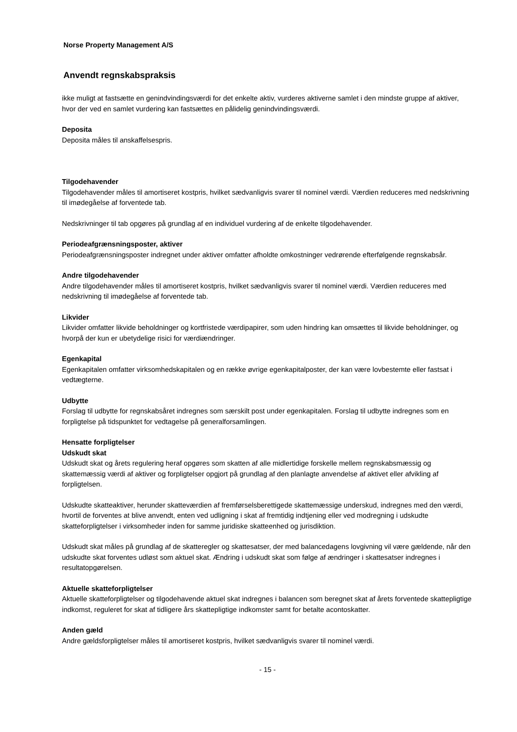Norse Property Management A/S
Anvendt regnskabspraksis
ikke muligt at fastsætte en genindvindingsværdi for det enkelte aktiv, vurderes aktiverne samlet i den mindste gruppe af aktiver, hvor der ved en samlet vurdering kan fastsættes en pålidelig genindvindingsværdi.
Deposita
Deposita måles til anskaffelsespris.
Tilgodehavender
Tilgodehavender måles til amortiseret kostpris, hvilket sædvanligvis svarer til nominel værdi. Værdien reduceres med nedskrivning til imødegåelse af forventede tab.
Nedskrivninger til tab opgøres på grundlag af en individuel vurdering af de enkelte tilgodehavender.
Periodeafgrænsningsposter, aktiver
Periodeafgrænsningsposter indregnet under aktiver omfatter afholdte omkostninger vedrørende efterfølgende regnskabsår.
Andre tilgodehavender
Andre tilgodehavender måles til amortiseret kostpris, hvilket sædvanligvis svarer til nominel værdi. Værdien reduceres med nedskrivning til imødegåelse af forventede tab.
Likvider
Likvider omfatter likvide beholdninger og kortfristede værdipapirer, som uden hindring kan omsættes til likvide beholdninger, og hvorpå der kun er ubetydelige risici for værdiændringer.
Egenkapital
Egenkapitalen omfatter virksomhedskapitalen og en række øvrige egenkapitalposter, der kan være lovbestemte eller fastsat i vedtægterne.
Udbytte
Forslag til udbytte for regnskabsåret indregnes som særskilt post under egenkapitalen. Forslag til udbytte indregnes som en forpligtelse på tidspunktet for vedtagelse på generalforsamlingen.
Hensatte forpligtelser
Udskudt skat
Udskudt skat og årets regulering heraf opgøres som skatten af alle midlertidige forskelle mellem regnskabsmæssig og skattemæssig værdi af aktiver og forpligtelser opgjort på grundlag af den planlagte anvendelse af aktivet eller afvikling af forpligtelsen.
Udskudte skatteaktiver, herunder skatteværdien af fremførselsberettigede skattemæssige underskud, indregnes med den værdi, hvortil de forventes at blive anvendt, enten ved udligning i skat af fremtidig indtjening eller ved modregning i udskudte skatteforpligtelser i virksomheder inden for samme juridiske skatteenhed og jurisdiktion.
Udskudt skat måles på grundlag af de skatteregler og skattesatser, der med balancedagens lovgivning vil være gældende, når den udskudte skat forventes udløst som aktuel skat. Ændring i udskudt skat som følge af ændringer i skattesatser indregnes i resultatopgørelsen.
Aktuelle skatteforpligtelser
Aktuelle skatteforpligtelser og tilgodehavende aktuel skat indregnes i balancen som beregnet skat af årets forventede skattepligtige indkomst, reguleret for skat af tidligere års skattepligtige indkomster samt for betalte acontoskatter.
Anden gæld
Andre gældsforpligtelser måles til amortiseret kostpris, hvilket sædvanligvis svarer til nominel værdi.
- 15 -